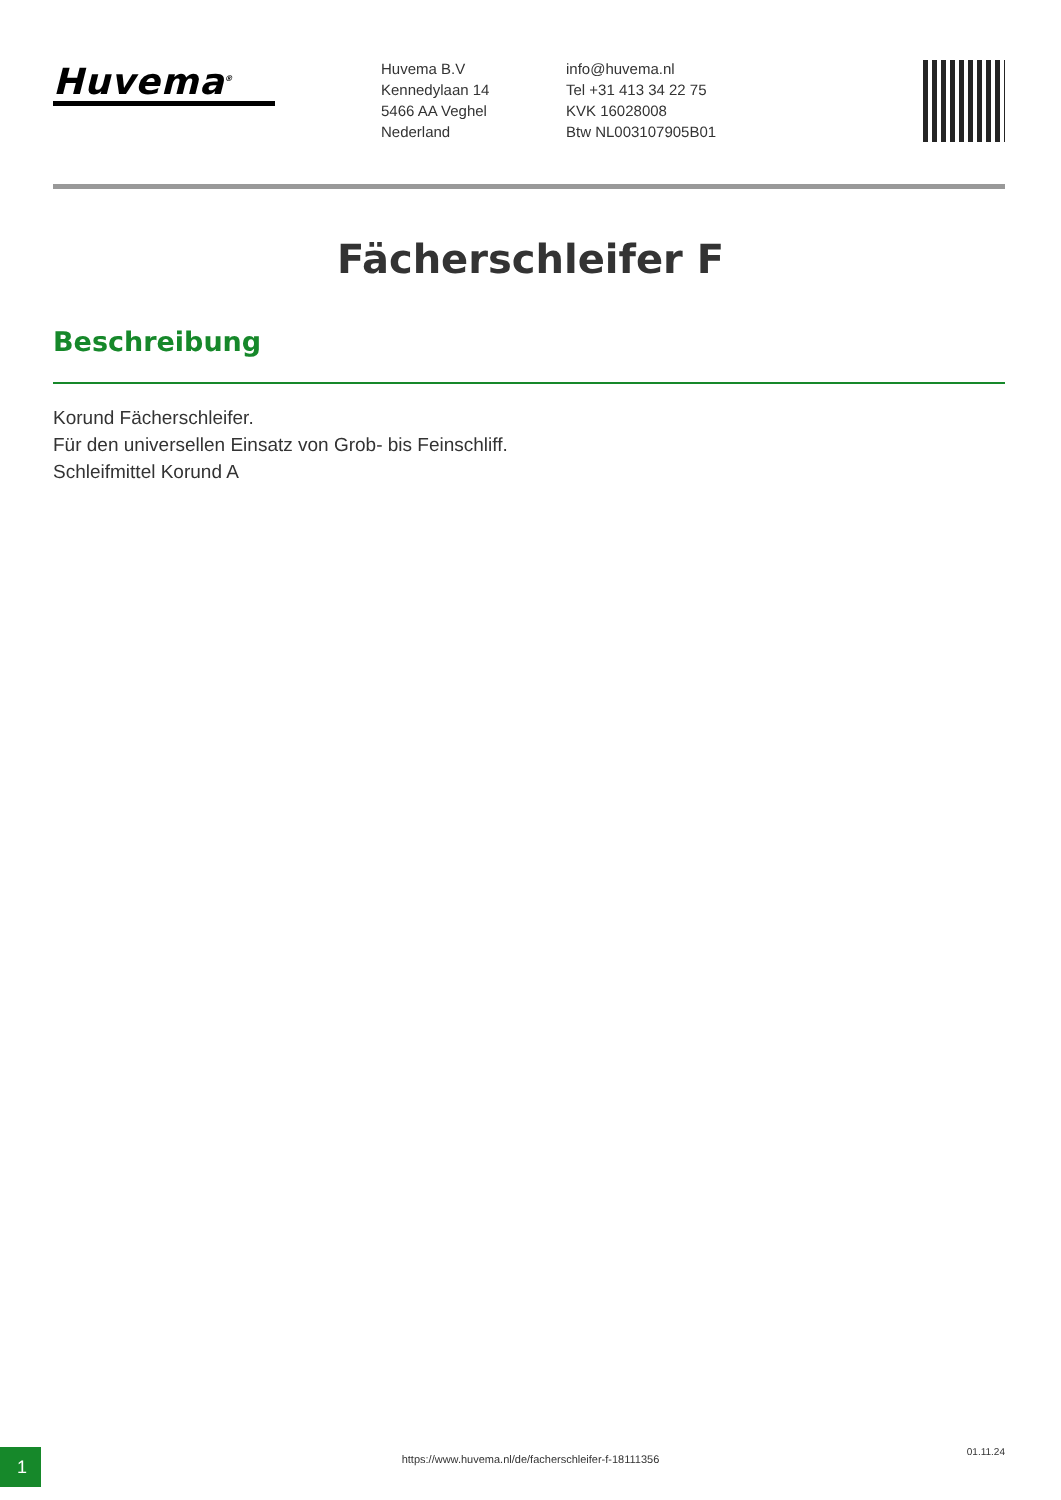Huvema<sup>®</sup>
Huvema B.V
Kennedylaan 14
5466 AA Veghel
Nederland
info@huvema.nl
Tel +31 413 34 22 75
KVK 16028008
Btw NL003107905B01
Fächerschleifer F
Beschreibung
Korund Fächerschleifer.
Für den universellen Einsatz von Grob- bis Feinschliff.
Schleifmittel Korund A
1
https://www.huvema.nl/de/facherschleifer-f-18111356
01.11.24